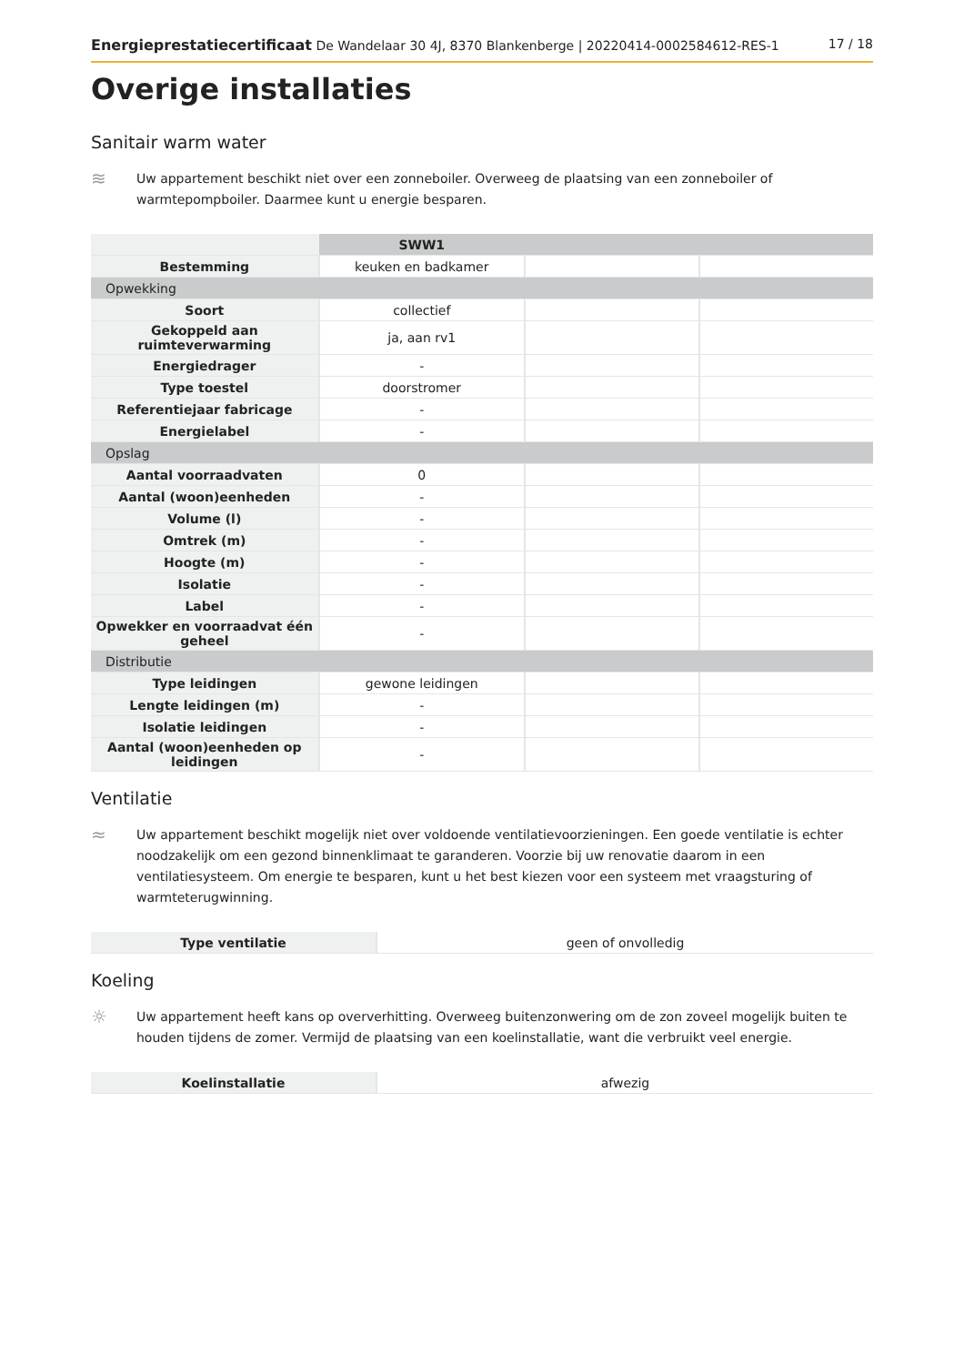Energieprestatiecertificaat De Wandelaar 30 4J, 8370 Blankenberge | 20220414-0002584612-RES-1 17 / 18
Overige installaties
Sanitair warm water
≋
Uw appartement beschikt niet over een zonneboiler. Overweeg de plaatsing van een zonneboiler of warmtepompboiler. Daarmee kunt u energie besparen.
| | SWW1 | | |
| --- | --- | --- | --- |
| Bestemming | keuken en badkamer | | |
| Opwekking | | | |
| Soort | collectief | | |
| Gekoppeld aan ruimteverwarming | ja, aan rv1 | | |
| Energiedrager | - | | |
| Type toestel | doorstromer | | |
| Referentiejaar fabricage | - | | |
| Energielabel | - | | |
| Opslag | | | |
| Aantal voorraadvaten | 0 | | |
| Aantal (woon)eenheden | - | | |
| Volume (l) | - | | |
| Omtrek (m) | - | | |
| Hoogte (m) | - | | |
| Isolatie | - | | |
| Label | - | | |
| Opwekker en voorraadvat één geheel | - | | |
| Distributie | | | |
| Type leidingen | gewone leidingen | | |
| Lengte leidingen (m) | - | | |
| Isolatie leidingen | - | | |
| Aantal (woon)eenheden op leidingen | - | | |
Ventilatie
≈
Uw appartement beschikt mogelijk niet over voldoende ventilatievoorzieningen. Een goede ventilatie is echter noodzakelijk om een gezond binnenklimaat te garanderen. Voorzie bij uw renovatie daarom in een ventilatiesysteem. Om energie te besparen, kunt u het best kiezen voor een systeem met vraagsturing of warmteterugwinning.
| Type ventilatie | geen of onvolledig |
Koeling
☼
Uw appartement heeft kans op oververhitting. Overweeg buitenzonwering om de zon zoveel mogelijk buiten te houden tijdens de zomer. Vermijd de plaatsing van een koelinstallatie, want die verbruikt veel energie.
| Koelinstallatie | afwezig |